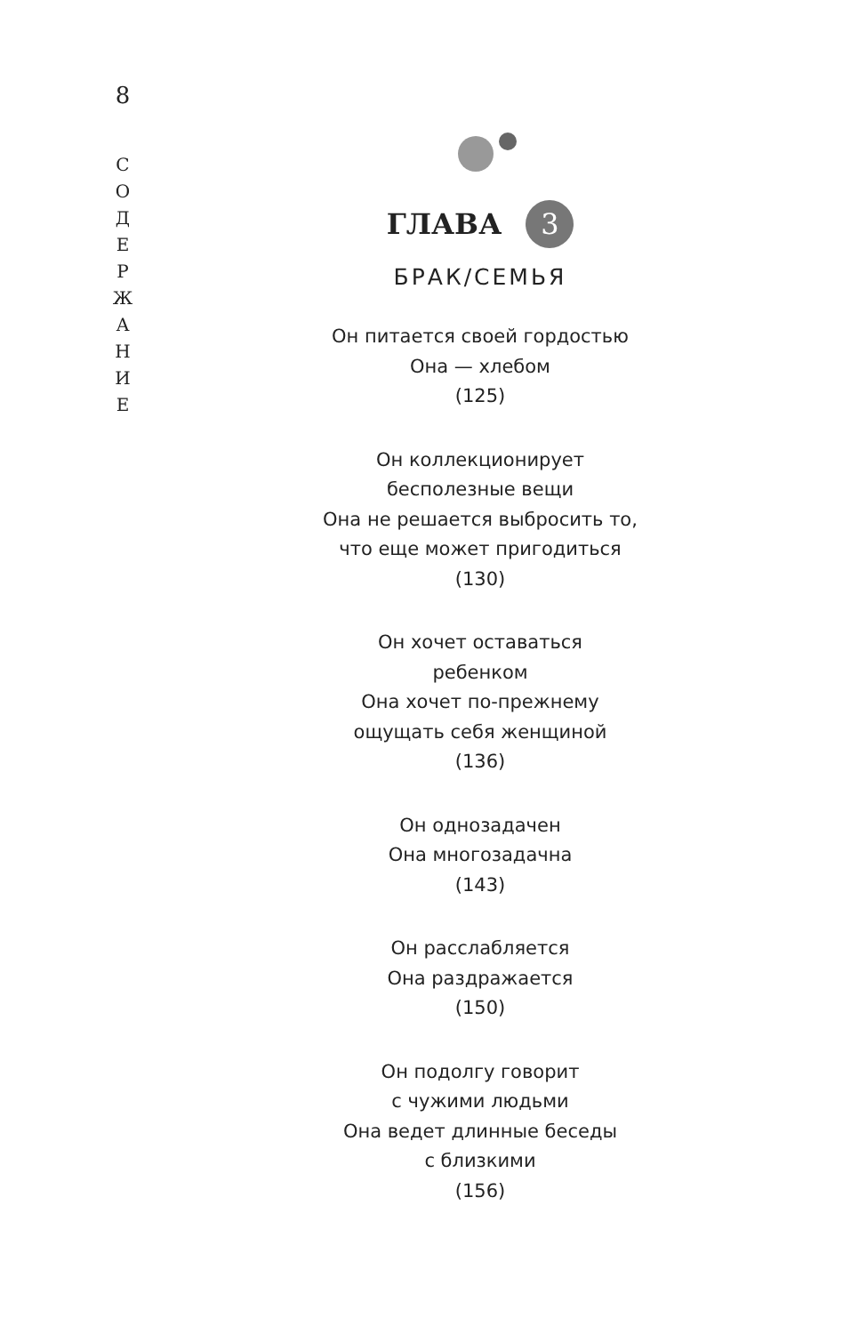8
С
О
Д
Е
Р
Ж
А
Н
И
Е
ГЛАВА 3
БРАК/СЕМЬЯ
Он питается своей гордостью
Она — хлебом
(125)
Он коллекционирует
бесполезные вещи
Она не решается выбросить то,
что еще может пригодиться
(130)
Он хочет оставаться
ребенком
Она хочет по-прежнему
ощущать себя женщиной
(136)
Он однозадачен
Она многозадачна
(143)
Он расслабляется
Она раздражается
(150)
Он подолгу говорит
с чужими людьми
Она ведет длинные беседы
с близкими
(156)